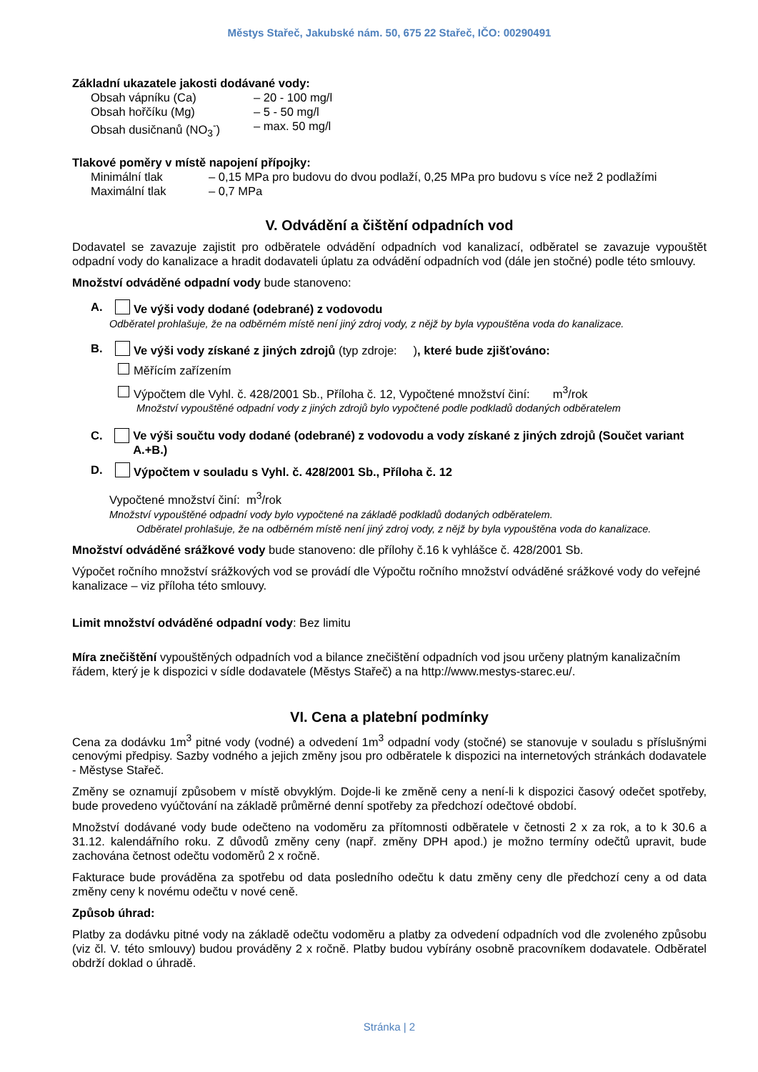Městys Stařeč, Jakubské nám. 50, 675 22 Stařeč, IČO: 00290491
Základní ukazatele jakosti dodávané vody:
Obsah vápníku (Ca) – 20 - 100 mg/l
Obsah hořčíku (Mg) – 5 - 50 mg/l
Obsah dusičnanů (NO<sub>3</sub><sup>-</sup>) – max. 50 mg/l
Tlakové poměry v místě napojení přípojky:
Minimální tlak – 0,15 MPa pro budovu do dvou podlaží, 0,25 MPa pro budovu s více než 2 podlažími
Maximální tlak – 0,7 MPa
V. Odvádění a čištění odpadních vod
Dodavatel se zavazuje zajistit pro odběratele odvádění odpadních vod kanalizací, odběratel se zavazuje vypouštět odpadní vody do kanalizace a hradit dodavateli úplatu za odvádění odpadních vod (dále jen stočné) podle této smlouvy.
Množství odváděné odpadní vody bude stanoveno:
A. Ve výši vody dodané (odebrané) z vodovodu
Odběratel prohlašuje, že na odběrném místě není jiný zdroj vody, z nějž by byla vypouštěna voda do kanalizace.
B. Ve výši vody získané z jiných zdrojů (typ zdroje: ), které bude zjišťováno:
Měřícím zařízením
Výpočtem dle Vyhl. č. 428/2001 Sb., Příloha č. 12, Vypočtené množství činí: m<sup>3</sup>/rok
Množství vypouštěné odpadní vody z jiných zdrojů bylo vypočtené podle podkladů dodaných odběratelem
C. Ve výši součtu vody dodané (odebrané) z vodovodu a vody získané z jiných zdrojů (Součet variant A.+B.)
D. Výpočtem v souladu s Vyhl. č. 428/2001 Sb., Příloha č. 12
Vypočtené množství činí: m<sup>3</sup>/rok
Množství vypouštěné odpadní vody bylo vypočtené na základě podkladů dodaných odběratelem.
Odběratel prohlašuje, že na odběrném místě není jiný zdroj vody, z nějž by byla vypouštěna voda do kanalizace.
Množství odváděné srážkové vody bude stanoveno: dle přílohy č.16 k vyhlášce č. 428/2001 Sb.
Výpočet ročního množství srážkových vod se provádí dle Výpočtu ročního množství odváděné srážkové vody do veřejné kanalizace – viz příloha této smlouvy.
Limit množství odváděné odpadní vody: Bez limitu
Míra znečištění vypouštěných odpadních vod a bilance znečištění odpadních vod jsou určeny platným kanalizačním řádem, který je k dispozici v sídle dodavatele (Městys Stařeč) a na http://www.mestys-starec.eu/.
VI. Cena a platební podmínky
Cena za dodávku 1m<sup>3</sup> pitné vody (vodné) a odvedení 1m<sup>3</sup> odpadní vody (stočné) se stanovuje v souladu s příslušnými cenovými předpisy. Sazby vodného a jejich změny jsou pro odběratele k dispozici na internetových stránkách dodavatele - Městyse Stařeč.
Změny se oznamují způsobem v místě obvyklým. Dojde-li ke změně ceny a není-li k dispozici časový odečet spotřeby, bude provedeno vyúčtování na základě průměrné denní spotřeby za předchozí odečtové období.
Množství dodávané vody bude odečteno na vodoměru za přítomnosti odběratele v četnosti 2 x za rok, a to k 30.6 a 31.12. kalendářního roku. Z důvodů změny ceny (např. změny DPH apod.) je možno termíny odečtů upravit, bude zachována četnost odečtu vodoměrů 2 x ročně.
Fakturace bude prováděna za spotřebu od data posledního odečtu k datu změny ceny dle předchozí ceny a od data změny ceny k novému odečtu v nové ceně.
Způsob úhrad:
Platby za dodávku pitné vody na základě odečtu vodoměru a platby za odvedení odpadních vod dle zvoleného způsobu (viz čl. V. této smlouvy) budou prováděny 2 x ročně. Platby budou vybírány osobně pracovníkem dodavatele. Odběratel obdrží doklad o úhradě.
Stránka | 2